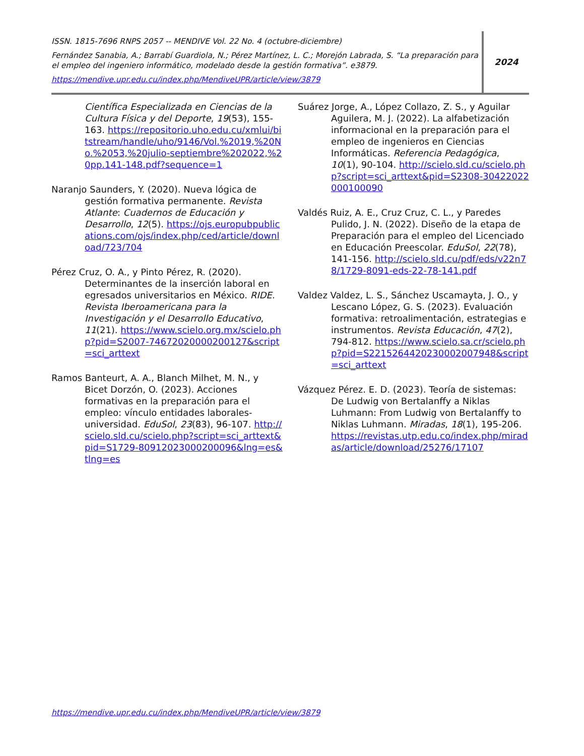ISSN. 1815-7696 RNPS 2057 -- MENDIVE Vol. 22 No. 4 (octubre-diciembre)
Fernández Sanabia, A.; Barrabí Guardiola, N.; Pérez Martínez, L. C.; Morejón Labrada, S. “La preparación para el empleo del ingeniero informático, modelado desde la gestión formativa”. e3879.
https://mendive.upr.edu.cu/index.php/MendiveUPR/article/view/3879
2024
Científica Especializada en Ciencias de la Cultura Física y del Deporte, 19(53), 155-163. https://repositorio.uho.edu.cu/xmlui/bitstream/handle/uho/9146/Vol.%2019,%20No.%2053,%20julio-septiembre%202022,%20pp.141-148.pdf?sequence=1
Naranjo Saunders, Y. (2020). Nueva lógica de gestión formativa permanente. Revista Atlante: Cuadernos de Educación y Desarrollo, 12(5). https://ojs.europubpublications.com/ojs/index.php/ced/article/download/723/704
Pérez Cruz, O. A., y Pinto Pérez, R. (2020). Determinantes de la inserción laboral en egresados universitarios en México. RIDE. Revista Iberoamericana para la Investigación y el Desarrollo Educativo, 11(21). https://www.scielo.org.mx/scielo.php?pid=S2007-74672020000200127&script=sci_arttext
Ramos Banteurt, A. A., Blanch Milhet, M. N., y Bicet Dorzón, O. (2023). Acciones formativas en la preparación para el empleo: vínculo entidades laborales-universidad. EduSol, 23(83), 96-107. http://scielo.sld.cu/scielo.php?script=sci_arttext&pid=S1729-80912023000200096&lng=es&tlng=es
Suárez Jorge, A., López Collazo, Z. S., y Aguilar Aguilera, M. J. (2022). La alfabetización informacional en la preparación para el empleo de ingenieros en Ciencias Informáticas. Referencia Pedagógica, 10(1), 90-104. http://scielo.sld.cu/scielo.php?script=sci_arttext&pid=S2308-30422022000100090
Valdés Ruiz, A. E., Cruz Cruz, C. L., y Paredes Pulido, J. N. (2022). Diseño de la etapa de Preparación para el empleo del Licenciado en Educación Preescolar. EduSol, 22(78), 141-156. http://scielo.sld.cu/pdf/eds/v22n78/1729-8091-eds-22-78-141.pdf
Valdez Valdez, L. S., Sánchez Uscamayta, J. O., y Lescano López, G. S. (2023). Evaluación formativa: retroalimentación, estrategias e instrumentos. Revista Educación, 47(2), 794-812. https://www.scielo.sa.cr/scielo.php?pid=S2215264420230002007948&script=sci_arttext
Vázquez Pérez. E. D. (2023). Teoría de sistemas: De Ludwig von Bertalanffy a Niklas Luhmann: From Ludwig von Bertalanffy to Niklas Luhmann. Miradas, 18(1), 195-206. https://revistas.utp.edu.co/index.php/miradas/article/download/25276/17107
https://mendive.upr.edu.cu/index.php/MendiveUPR/article/view/3879